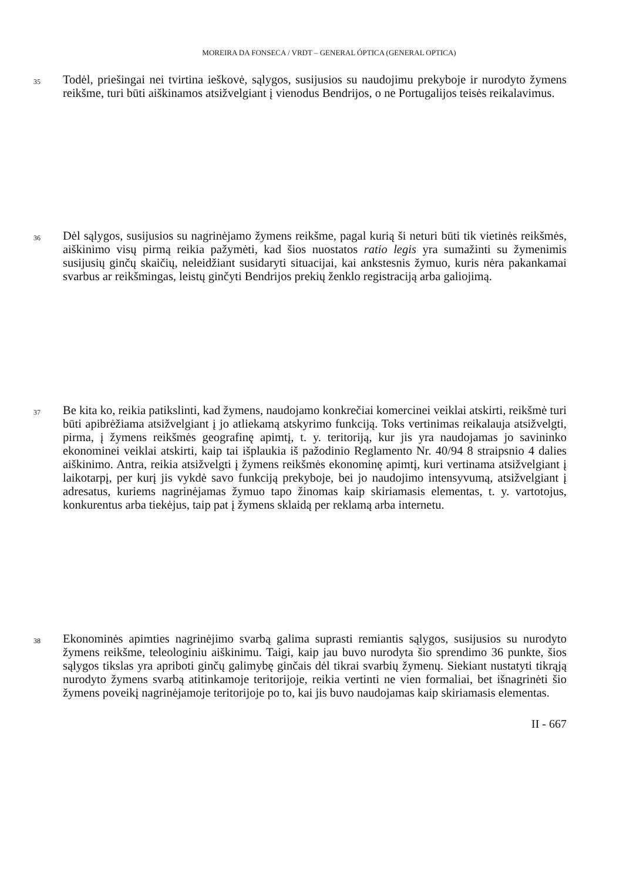MOREIRA DA FONSECA / VRDT – GENERAL ÓPTICA (GENERAL OPTICA)
35
Todėl, priešingai nei tvirtina ieškovė, sąlygos, susijusios su naudojimu prekyboje ir nurodyto žymens reikšme, turi būti aiškinamos atsižvelgiant į vienodus Bendrijos, o ne Portugalijos teisės reikalavimus.
36
Dėl sąlygos, susijusios su nagrinėjamo žymens reikšme, pagal kurią ši neturi būti tik vietinės reikšmės, aiškinimo visų pirmą reikia pažymėti, kad šios nuostatos ratio legis yra sumažinti su žymenimis susijusių ginčų skaičių, neleidžiant susidaryti situacijai, kai ankstesnis žymuo, kuris nėra pakankamai svarbus ar reikšmingas, leistų ginčyti Bendrijos prekių ženklo registraciją arba galiojimą.
37
Be kita ko, reikia patikslinti, kad žymens, naudojamo konkrečiai komercinei veiklai atskirti, reikšmė turi būti apibrėžiama atsižvelgiant į jo atliekamą atskyrimo funkciją. Toks vertinimas reikalauja atsižvelgti, pirma, į žymens reikšmės geografinę apimtį, t. y. teritoriją, kur jis yra naudojamas jo savininko ekonominei veiklai atskirti, kaip tai išplaukia iš pažodinio Reglamento Nr. 40/94 8 straipsnio 4 dalies aiškinimo. Antra, reikia atsižvelgti į žymens reikšmės ekonominę apimtį, kuri vertinama atsižvelgiant į laikotarpį, per kurį jis vykdė savo funkciją prekyboje, bei jo naudojimo intensyvumą, atsižvelgiant į adresatus, kuriems nagrinėjamas žymuo tapo žinomas kaip skiriamasis elementas, t. y. vartotojus, konkurentus arba tiekėjus, taip pat į žymens sklaidą per reklamą arba internetu.
38
Ekonominės apimties nagrinėjimo svarbą galima suprasti remiantis sąlygos, susijusios su nurodyto žymens reikšme, teleologiniu aiškinimu. Taigi, kaip jau buvo nurodyta šio sprendimo 36 punkte, šios sąlygos tikslas yra apriboti ginčų galimybę ginčais dėl tikrai svarbių žymenų. Siekiant nustatyti tikrąją nurodyto žymens svarbą atitinkamoje teritorijoje, reikia vertinti ne vien formaliai, bet išnagrinėti šio žymens poveikį nagrinėjamoje teritorijoje po to, kai jis buvo naudojamas kaip skiriamasis elementas.
II - 667